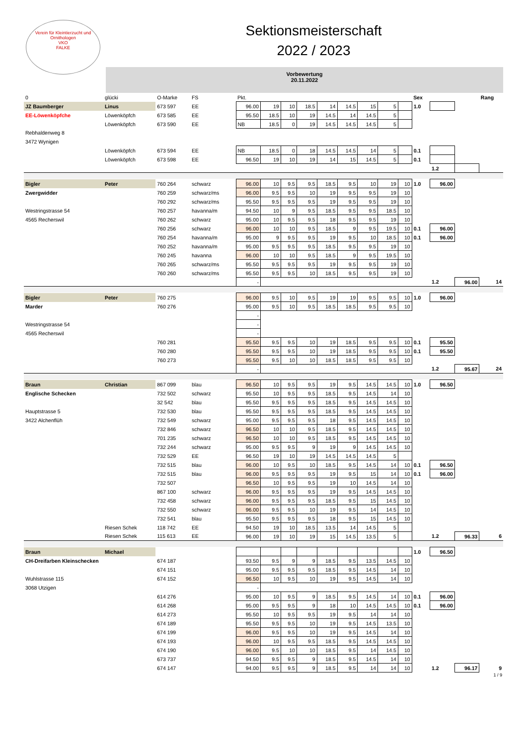Verein für Kleintierzucht und Ornithologen
VKO
FALKE
Sektionsmeisterschaft
2022 / 2023
Vorbewertung
20.11.2022
| 0 | glücki | O-Marke | FS | Pkt. | | | | | | | | | Sex | | | Rang |
| JZ Baumberger | Linus | 673 597 | EE | 96.00 | 19 | 10 | 18.5 | 14 | 14.5 | 15 | 5 | | 1.0 | | | |
| EE-Löwenköpfche | Löwenköpfch | 673 585 | EE | 95.50 | 18.5 | 10 | 19 | 14.5 | 14 | 14.5 | 5 | | | | | |
| | Löwenköpfch | 673 590 | EE | NB | 18.5 | 0 | 19 | 14.5 | 14.5 | 14.5 | 5 | | | | | |
| Rebhaldenweg 8 | | | | | | | | | | | | | | | | |
| 3472 Wynigen | | | | | | | | | | | | | | | | |
| | Löwenköpfch | 673 594 | EE | NB | 18.5 | 0 | 18 | 14.5 | 14.5 | 14 | 5 | | 0.1 | | | |
| | Löwenköpfch | 673 598 | EE | 96.50 | 19 | 10 | 19 | 14 | 15 | 14.5 | 5 | | 0.1 | | | |
| | | | | | | | | | | | | | | 1.2 | | |
| Bigler | Peter | 760 264 | schwarz | 96.00 | 10 | 9.5 | 9.5 | 18.5 | 9.5 | 10 | 19 | 10 | 1.0 | 96.00 | | |
| Zwergwidder | | 760 259 | schwarz/ms | 96.00 | 9.5 | 9.5 | 10 | 19 | 9.5 | 9.5 | 19 | 10 | | | | |
| | | 760 292 | schwarz/ms | 95.50 | 9.5 | 9.5 | 9.5 | 19 | 9.5 | 9.5 | 19 | 10 | | | | |
| Westringstrasse 54 | | 760 257 | havanna/m | 94.50 | 10 | 9 | 9.5 | 18.5 | 9.5 | 9.5 | 18.5 | 10 | | | | |
| 4565 Recherswil | | 760 262 | schwarz | 95.00 | 10 | 9.5 | 9.5 | 18 | 9.5 | 9.5 | 19 | 10 | | | | |
| | | 760 256 | schwarz | 96.00 | 10 | 10 | 9.5 | 18.5 | 9 | 9.5 | 19.5 | 10 | 0.1 | 96.00 | | |
| | | 760 254 | havanna/m | 95.00 | 9 | 9.5 | 9.5 | 19 | 9.5 | 10 | 18.5 | 10 | 0.1 | 96.00 | | |
| | | 760 252 | havanna/m | 95.00 | 9.5 | 9.5 | 9.5 | 18.5 | 9.5 | 9.5 | 19 | 10 | | | | |
| | | 760 245 | havanna | 96.00 | 10 | 10 | 9.5 | 18.5 | 9 | 9.5 | 19.5 | 10 | | | | |
| | | 760 265 | schwarz/ms | 95.50 | 9.5 | 9.5 | 9.5 | 19 | 9.5 | 9.5 | 19 | 10 | | | | |
| | | 760 260 | schwarz/ms | 95.50 | 9.5 | 9.5 | 10 | 18.5 | 9.5 | 9.5 | 19 | 10 | | | | |
| | | | | - | | | | | | | | | | 1.2 | 96.00 | 14 |
| Bigler | Peter | 760 275 | | 96.00 | 9.5 | 10 | 9.5 | 19 | 19 | 9.5 | 9.5 | 10 | 1.0 | 96.00 | | |
| Marder | | 760 276 | | 95.00 | 9.5 | 10 | 9.5 | 18.5 | 18.5 | 9.5 | 9.5 | 10 | | | | |
| | | | | - | | | | | | | | | | | | |
| Westringstrasse 54 | | | | - | | | | | | | | | | | | |
| 4565 Recherswil | | | | - | | | | | | | | | | | | |
| | | 760 281 | | 95.50 | 9.5 | 9.5 | 10 | 19 | 18.5 | 9.5 | 9.5 | 10 | 0.1 | 95.50 | | |
| | | 760 280 | | 95.50 | 9.5 | 9.5 | 10 | 19 | 18.5 | 9.5 | 9.5 | 10 | 0.1 | 95.50 | | |
| | | 760 273 | | 95.50 | 9.5 | 10 | 10 | 18.5 | 18.5 | 9.5 | 9.5 | 10 | | | | |
| | | | | - | | | | | | | | | | 1.2 | 95.67 | 24 |
| Braun | Christian | 867 099 | blau | 96.50 | 10 | 9.5 | 9.5 | 19 | 9.5 | 14.5 | 14.5 | 10 | 1.0 | 96.50 | | |
| Englische Schecken | | 732 502 | schwarz | 95.50 | 10 | 9.5 | 9.5 | 18.5 | 9.5 | 14.5 | 14 | 10 | | | | |
| | | 32 542 | blau | 95.50 | 9.5 | 9.5 | 9.5 | 18.5 | 9.5 | 14.5 | 14.5 | 10 | | | | |
| Hauptstrasse 5 | | 732 530 | blau | 95.50 | 9.5 | 9.5 | 9.5 | 18.5 | 9.5 | 14.5 | 14.5 | 10 | | | | |
| 3422 Alchenflüh | | 732 549 | schwarz | 95.00 | 9.5 | 9.5 | 9.5 | 18 | 9.5 | 14.5 | 14.5 | 10 | | | | |
| | | 732 846 | schwarz | 96.50 | 10 | 10 | 9.5 | 18.5 | 9.5 | 14.5 | 14.5 | 10 | | | | |
| | | 701 235 | schwarz | 96.50 | 10 | 10 | 9.5 | 18.5 | 9.5 | 14.5 | 14.5 | 10 | | | | |
| | | 732 244 | schwarz | 95.00 | 9.5 | 9.5 | 9 | 19 | 9 | 14.5 | 14.5 | 10 | | | | |
| | | 732 529 | EE | 96.50 | 19 | 10 | 19 | 14.5 | 14.5 | 14.5 | 5 | | | | | |
| | | 732 515 | blau | 96.00 | 10 | 9.5 | 10 | 18.5 | 9.5 | 14.5 | 14 | 10 | 0.1 | 96.50 | | |
| | | 732 515 | blau | 96.00 | 9.5 | 9.5 | 9.5 | 19 | 9.5 | 15 | 14 | 10 | 0.1 | 96.00 | | |
| | | 732 507 | | 96.50 | 10 | 9.5 | 9.5 | 19 | 10 | 14.5 | 14 | 10 | | | | |
| | | 867 100 | schwarz | 96.00 | 9.5 | 9.5 | 9.5 | 19 | 9.5 | 14.5 | 14.5 | 10 | | | | |
| | | 732 458 | schwarz | 96.00 | 9.5 | 9.5 | 9.5 | 18.5 | 9.5 | 15 | 14.5 | 10 | | | | |
| | | 732 550 | schwarz | 96.00 | 9.5 | 9.5 | 10 | 19 | 9.5 | 14 | 14.5 | 10 | | | | |
| | | 732 541 | blau | 95.50 | 9.5 | 9.5 | 9.5 | 18 | 9.5 | 15 | 14.5 | 10 | | | | |
| | Riesen Schek | 118 742 | EE | 94.50 | 19 | 10 | 18.5 | 13.5 | 14 | 14.5 | 5 | | | | | |
| | Riesen Schek | 115 613 | EE | 96.00 | 19 | 10 | 19 | 15 | 14.5 | 13.5 | 5 | | | 1.2 | 96.33 | 6 |
| Braun | Michael | | | | | | | | | | | | 1.0 | 96.50 | | |
| CH-Dreifarben Kleinschecken | | 674 187 | | 93.50 | 9.5 | 9 | 9 | 18.5 | 9.5 | 13.5 | 14.5 | 10 | | | | |
| | | 674 151 | | 95.00 | 9.5 | 9.5 | 9.5 | 18.5 | 9.5 | 14.5 | 14 | 10 | | | | |
| Wuhlstrasse 115 | | 674 152 | | 96.50 | 10 | 9.5 | 10 | 19 | 9.5 | 14.5 | 14 | 10 | | | | |
| 3068 Utzigen | | | | - | | | | | | | | | | | | |
| | | 614 276 | | 95.00 | 10 | 9.5 | 9 | 18.5 | 9.5 | 14.5 | 14 | 10 | 0.1 | 96.00 | | |
| | | 614 268 | | 95.00 | 9.5 | 9.5 | 9 | 18 | 10 | 14.5 | 14.5 | 10 | 0.1 | 96.00 | | |
| | | 614 273 | | 95.50 | 10 | 9.5 | 9.5 | 19 | 9.5 | 14 | 14 | 10 | | | | |
| | | 674 189 | | 95.50 | 9.5 | 9.5 | 10 | 19 | 9.5 | 14.5 | 13.5 | 10 | | | | |
| | | 674 199 | | 96.00 | 9.5 | 9.5 | 10 | 19 | 9.5 | 14.5 | 14 | 10 | | | | |
| | | 674 193 | | 96.00 | 10 | 9.5 | 9.5 | 18.5 | 9.5 | 14.5 | 14.5 | 10 | | | | |
| | | 674 190 | | 96.00 | 9.5 | 10 | 10 | 18.5 | 9.5 | 14 | 14.5 | 10 | | | | |
| | | 673 737 | | 94.50 | 9.5 | 9.5 | 9 | 18.5 | 9.5 | 14.5 | 14 | 10 | | | | |
| | | 674 147 | | 94.00 | 9.5 | 9.5 | 9 | 18.5 | 9.5 | 14 | 14 | 10 | | 1.2 | 96.17 | 9 |
1 / 9